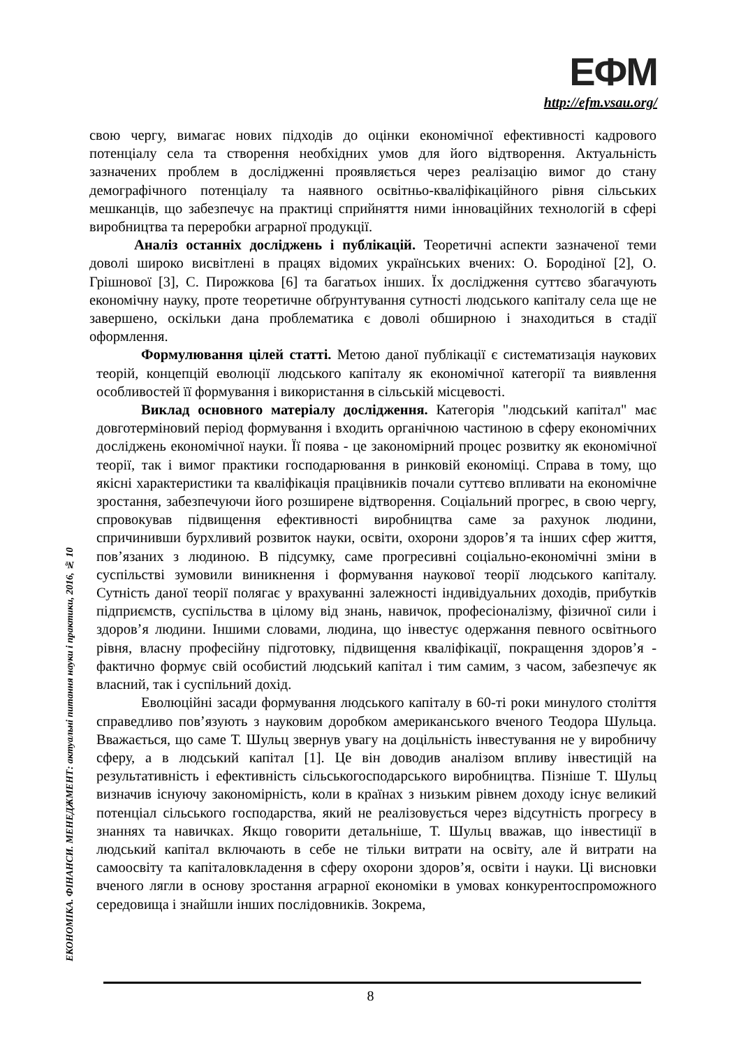ЕФМ
http://efm.vsau.org/
ЕКОНОМІКА. ФІНАНСИ. МЕНЕДЖМЕНТ: актуальні питання науки і практики, 2016, № 10
свою чергу, вимагає нових підходів до оцінки економічної ефективності кадрового потенціалу села та створення необхідних умов для його відтворення. Актуальність зазначених проблем в дослідженні проявляється через реалізацію вимог до стану демографічного потенціалу та наявного освітньо-кваліфікаційного рівня сільських мешканців, що забезпечує на практиці сприйняття ними інноваційних технологій в сфері виробництва та переробки аграрної продукції.
Аналіз останніх досліджень і публікацій. Теоретичні аспекти зазначеної теми доволі широко висвітлені в працях відомих українських вчених: О. Бородіної [2], О. Грішнової [3], С. Пирожкова [6] та багатьох інших. Їх дослідження суттєво збагачують економічну науку, проте теоретичне обґрунтування сутності людського капіталу села ще не завершено, оскільки дана проблематика є доволі обширною і знаходиться в стадії оформлення.
Формулювання цілей статті. Метою даної публікації є систематизація наукових теорій, концепцій еволюції людського капіталу як економічної категорії та виявлення особливостей її формування і використання в сільській місцевості.
Виклад основного матеріалу дослідження. Категорія "людський капітал" має довготерміновий період формування і входить органічною частиною в сферу економічних досліджень економічної науки. Її поява - це закономірний процес розвитку як економічної теорії, так і вимог практики господарювання в ринковій економіці. Справа в тому, що якісні характеристики та кваліфікація працівників почали суттєво впливати на економічне зростання, забезпечуючи його розширене відтворення. Соціальний прогрес, в свою чергу, спровокував підвищення ефективності виробництва саме за рахунок людини, спричинивши бурхливий розвиток науки, освіти, охорони здоров’я та інших сфер життя, пов’язаних з людиною. В підсумку, саме прогресивні соціально-економічні зміни в суспільстві зумовили виникнення і формування наукової теорії людського капіталу. Сутність даної теорії полягає у врахуванні залежності індивідуальних доходів, прибутків підприємств, суспільства в цілому від знань, навичок, професіоналізму, фізичної сили і здоров’я людини. Іншими словами, людина, що інвестує одержання певного освітнього рівня, власну професійну підготовку, підвищення кваліфікації, покращення здоров’я - фактично формує свій особистий людський капітал і тим самим, з часом, забезпечує як власний, так і суспільний дохід.
Еволюційні засади формування людського капіталу в 60-ті роки минулого століття справедливо пов’язують з науковим доробком американського вченого Теодора Шульца. Вважається, що саме Т. Шульц звернув увагу на доцільність інвестування не у виробничу сферу, а в людський капітал [1]. Це він доводив аналізом впливу інвестицій на результативність і ефективність сільськогосподарського виробництва. Пізніше Т. Шульц визначив існуючу закономірність, коли в країнах з низьким рівнем доходу існує великий потенціал сільського господарства, який не реалізовується через відсутність прогресу в знаннях та навичках. Якщо говорити детальніше, Т. Шульц вважав, що інвестиції в людський капітал включають в себе не тільки витрати на освіту, але й витрати на самоосвіту та капіталовкладення в сферу охорони здоров’я, освіти і науки. Ці висновки вченого лягли в основу зростання аграрної економіки в умовах конкурентоспроможного середовища і знайшли інших послідовників. Зокрема,
8